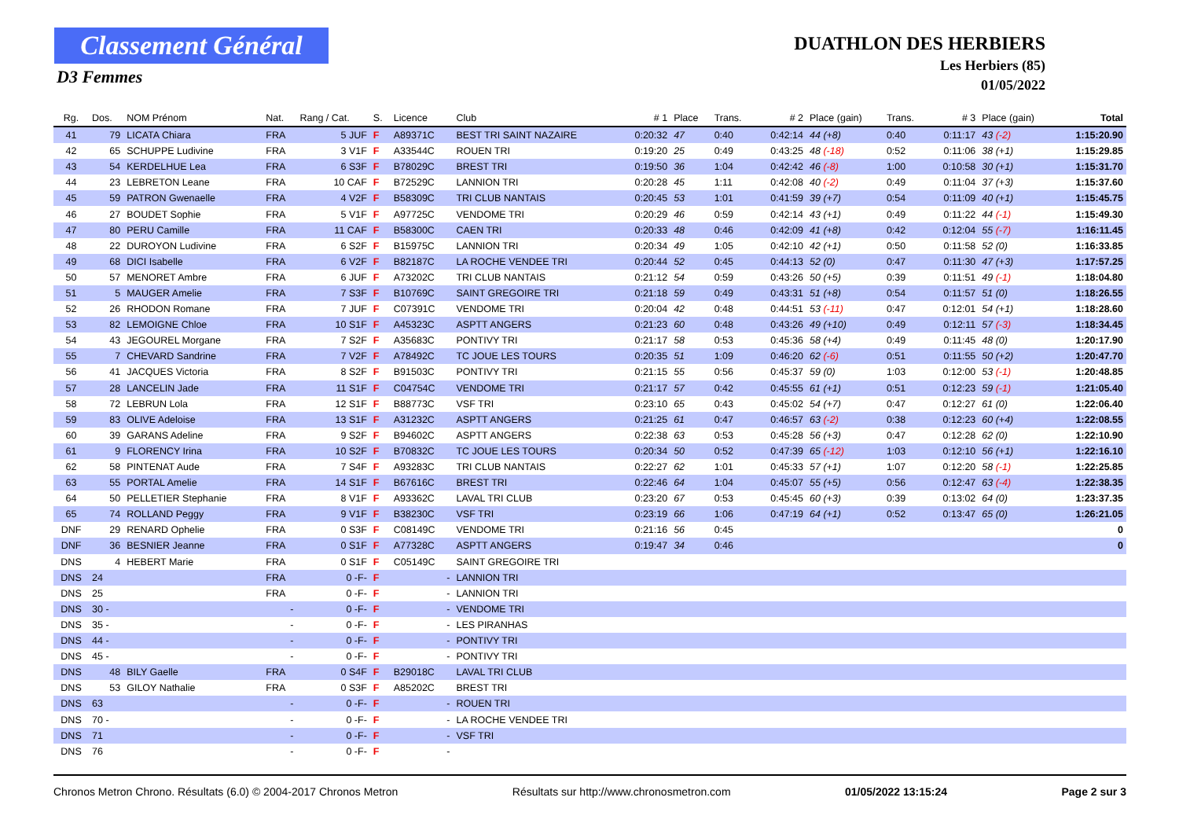Classement Général
D3 Femmes
DUATHLON DES HERBIERS
Les Herbiers (85)
01/05/2022
| Rg. | Dos. | NOM Prénom | Nat. | Rang / Cat. | S. | Licence | Club | # 1 | Place | Trans. | # 2 | Place (gain) | Trans. | # 3 | Place (gain) | Total |
| --- | --- | --- | --- | --- | --- | --- | --- | --- | --- | --- | --- | --- | --- | --- | --- | --- |
| 41 | 79 | LICATA Chiara | FRA | 5 JUF | F | A89371C | BEST TRI SAINT NAZAIRE | 0:20:32 | 47 | 0:40 | 0:42:14 | 44 (+8) | 0:40 | 0:11:17 | 43 (-2) | 1:15:20.90 |
| 42 | 65 | SCHUPPE Ludivine | FRA | 3 V1F | F | A33544C | ROUEN TRI | 0:19:20 | 25 | 0:49 | 0:43:25 | 48 (-18) | 0:52 | 0:11:06 | 38 (+1) | 1:15:29.85 |
| 43 | 54 | KERDELHUE Lea | FRA | 6 S3F | F | B78029C | BREST TRI | 0:19:50 | 36 | 1:04 | 0:42:42 | 46 (-8) | 1:00 | 0:10:58 | 30 (+1) | 1:15:31.70 |
| 44 | 23 | LEBRETON Leane | FRA | 10 CAF | F | B72529C | LANNION TRI | 0:20:28 | 45 | 1:11 | 0:42:08 | 40 (-2) | 0:49 | 0:11:04 | 37 (+3) | 1:15:37.60 |
| 45 | 59 | PATRON Gwenaelle | FRA | 4 V2F | F | B58309C | TRI CLUB NANTAIS | 0:20:45 | 53 | 1:01 | 0:41:59 | 39 (+7) | 0:54 | 0:11:09 | 40 (+1) | 1:15:45.75 |
| 46 | 27 | BOUDET Sophie | FRA | 5 V1F | F | A97725C | VENDOME TRI | 0:20:29 | 46 | 0:59 | 0:42:14 | 43 (+1) | 0:49 | 0:11:22 | 44 (-1) | 1:15:49.30 |
| 47 | 80 | PERU Camille | FRA | 11 CAF | F | B58300C | CAEN TRI | 0:20:33 | 48 | 0:46 | 0:42:09 | 41 (+8) | 0:42 | 0:12:04 | 55 (-7) | 1:16:11.45 |
| 48 | 22 | DUROYON Ludivine | FRA | 6 S2F | F | B15975C | LANNION TRI | 0:20:34 | 49 | 1:05 | 0:42:10 | 42 (+1) | 0:50 | 0:11:58 | 52 (0) | 1:16:33.85 |
| 49 | 68 | DICI Isabelle | FRA | 6 V2F | F | B82187C | LA ROCHE VENDEE TRI | 0:20:44 | 52 | 0:45 | 0:44:13 | 52 (0) | 0:47 | 0:11:30 | 47 (+3) | 1:17:57.25 |
| 50 | 57 | MENORET Ambre | FRA | 6 JUF | F | A73202C | TRI CLUB NANTAIS | 0:21:12 | 54 | 0:59 | 0:43:26 | 50 (+5) | 0:39 | 0:11:51 | 49 (-1) | 1:18:04.80 |
| 51 | 5 | MAUGER Amelie | FRA | 7 S3F | F | B10769C | SAINT GREGOIRE TRI | 0:21:18 | 59 | 0:49 | 0:43:31 | 51 (+8) | 0:54 | 0:11:57 | 51 (0) | 1:18:26.55 |
| 52 | 26 | RHODON Romane | FRA | 7 JUF | F | C07391C | VENDOME TRI | 0:20:04 | 42 | 0:48 | 0:44:51 | 53 (-11) | 0:47 | 0:12:01 | 54 (+1) | 1:18:28.60 |
| 53 | 82 | LEMOIGNE Chloe | FRA | 10 S1F | F | A45323C | ASPTT ANGERS | 0:21:23 | 60 | 0:48 | 0:43:26 | 49 (+10) | 0:49 | 0:12:11 | 57 (-3) | 1:18:34.45 |
| 54 | 43 | JEGOUREL Morgane | FRA | 7 S2F | F | A35683C | PONTIVY TRI | 0:21:17 | 58 | 0:53 | 0:45:36 | 58 (+4) | 0:49 | 0:11:45 | 48 (0) | 1:20:17.90 |
| 55 | 7 | CHEVARD Sandrine | FRA | 7 V2F | F | A78492C | TC JOUE LES TOURS | 0:20:35 | 51 | 1:09 | 0:46:20 | 62 (-6) | 0:51 | 0:11:55 | 50 (+2) | 1:20:47.70 |
| 56 | 41 | JACQUES Victoria | FRA | 8 S2F | F | B91503C | PONTIVY TRI | 0:21:15 | 55 | 0:56 | 0:45:37 | 59 (0) | 1:03 | 0:12:00 | 53 (-1) | 1:20:48.85 |
| 57 | 28 | LANCELIN Jade | FRA | 11 S1F | F | C04754C | VENDOME TRI | 0:21:17 | 57 | 0:42 | 0:45:55 | 61 (+1) | 0:51 | 0:12:23 | 59 (-1) | 1:21:05.40 |
| 58 | 72 | LEBRUN Lola | FRA | 12 S1F | F | B88773C | VSF TRI | 0:23:10 | 65 | 0:43 | 0:45:02 | 54 (+7) | 0:47 | 0:12:27 | 61 (0) | 1:22:06.40 |
| 59 | 83 | OLIVE Adeloise | FRA | 13 S1F | F | A31232C | ASPTT ANGERS | 0:21:25 | 61 | 0:47 | 0:46:57 | 63 (-2) | 0:38 | 0:12:23 | 60 (+4) | 1:22:08.55 |
| 60 | 39 | GARANS Adeline | FRA | 9 S2F | F | B94602C | ASPTT ANGERS | 0:22:38 | 63 | 0:53 | 0:45:28 | 56 (+3) | 0:47 | 0:12:28 | 62 (0) | 1:22:10.90 |
| 61 | 9 | FLORENCY Irina | FRA | 10 S2F | F | B70832C | TC JOUE LES TOURS | 0:20:34 | 50 | 0:52 | 0:47:39 | 65 (-12) | 1:03 | 0:12:10 | 56 (+1) | 1:22:16.10 |
| 62 | 58 | PINTENAT Aude | FRA | 7 S4F | F | A93283C | TRI CLUB NANTAIS | 0:22:27 | 62 | 1:01 | 0:45:33 | 57 (+1) | 1:07 | 0:12:20 | 58 (-1) | 1:22:25.85 |
| 63 | 55 | PORTAL Amelie | FRA | 14 S1F | F | B67616C | BREST TRI | 0:22:46 | 64 | 1:04 | 0:45:07 | 55 (+5) | 0:56 | 0:12:47 | 63 (-4) | 1:22:38.35 |
| 64 | 50 | PELLETIER Stephanie | FRA | 8 V1F | F | A93362C | LAVAL TRI CLUB | 0:23:20 | 67 | 0:53 | 0:45:45 | 60 (+3) | 0:39 | 0:13:02 | 64 (0) | 1:23:37.35 |
| 65 | 74 | ROLLAND Peggy | FRA | 9 V1F | F | B38230C | VSF TRI | 0:23:19 | 66 | 1:06 | 0:47:19 | 64 (+1) | 0:52 | 0:13:47 | 65 (0) | 1:26:21.05 |
| DNF | 29 | RENARD Ophelie | FRA | 0 S3F | F | C08149C | VENDOME TRI | 0:21:16 | 56 | 0:45 | | | | | | 0 |
| DNF | 36 | BESNIER Jeanne | FRA | 0 S1F | F | A77328C | ASPTT ANGERS | 0:19:47 | 34 | 0:46 | | | | | | 0 |
| DNS | 4 | HEBERT Marie | FRA | 0 S1F | F | C05149C | SAINT GREGOIRE TRI | | | | | | | | | |
| DNS | 24 | | FRA | 0 -F- | F | - | LANNION TRI | | | | | | | | | |
| DNS | 25 | | FRA | 0 -F- | F | - | LANNION TRI | | | | | | | | | |
| DNS | 30 - | | - | 0 -F- | F | - | VENDOME TRI | | | | | | | | | |
| DNS | 35 - | | - | 0 -F- | F | - | LES PIRANHAS | | | | | | | | | |
| DNS | 44 - | | - | 0 -F- | F | - | PONTIVY TRI | | | | | | | | | |
| DNS | 45 - | | - | 0 -F- | F | - | PONTIVY TRI | | | | | | | | | |
| DNS | 48 | BILY Gaelle | FRA | 0 S4F | F | B29018C | LAVAL TRI CLUB | | | | | | | | | |
| DNS | 53 | GILOY Nathalie | FRA | 0 S3F | F | A85202C | BREST TRI | | | | | | | | | |
| DNS | 63 | | - | 0 -F- | F | - | ROUEN TRI | | | | | | | | | |
| DNS | 70 - | | - | 0 -F- | F | - | LA ROCHE VENDEE TRI | | | | | | | | | |
| DNS | 71 | | - | 0 -F- | F | - | VSF TRI | | | | | | | | | |
| DNS | 76 | | - | 0 -F- | F | - | | | | | | | | | | |
Chronos Metron Chrono. Résultats (6.0) © 2004-2017 Chronos Metron Résultats sur http://www.chronosmetron.com 01/05/2022 13:15:24 Page 2 sur 3